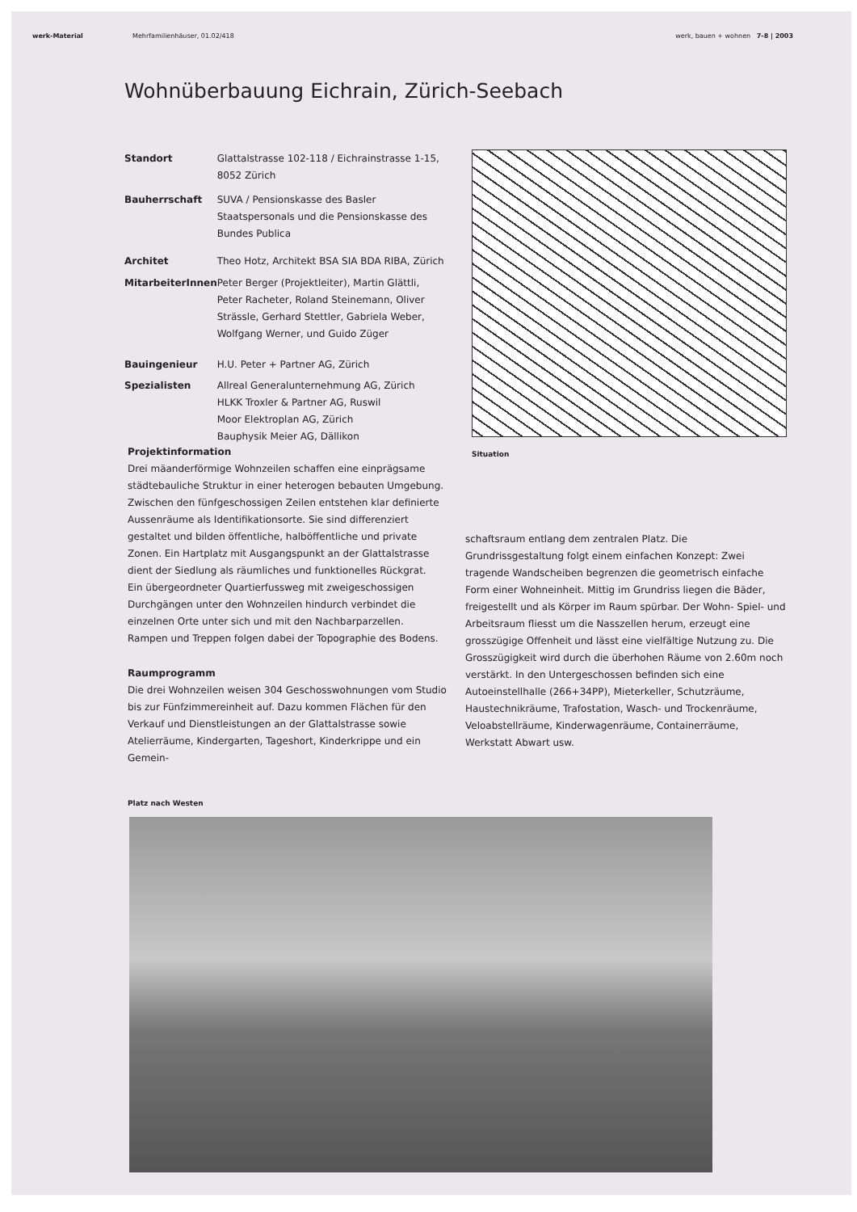werk-Material Mehrfamilienhäuser, 01.02/418 werk, bauen + wohnen 7-8 | 2003
Wohnüberbauung Eichrain, Zürich-Seebach
| Standort | Glattalstrasse 102-118 / Eichrainstrasse 1-15, 8052 Zürich |
| Bauherrschaft | SUVA / Pensionskasse des Basler Staatspersonals und die Pensionskasse des Bundes Publica |
| Architet | Theo Hotz, Architekt BSA SIA BDA RIBA, Zürich |
| MitarbeiterInnen | Peter Berger (Projektleiter), Martin Glättli, Peter Racheter, Roland Steinemann, Oliver Strässle, Gerhard Stettler, Gabriela Weber, Wolfgang Werner, und Guido Züger |
| Bauingenieur | H.U. Peter + Partner AG, Zürich |
| Spezialisten | Allreal Generalunternehmung AG, Zürich HLKK Troxler & Partner AG, Ruswil Moor Elektroplan AG, Zürich Bauphysik Meier AG, Dällikon |
Situation
Projektinformation
Drei mäanderförmige Wohnzeilen schaffen eine einprägsame städtebauliche Struktur in einer heterogen bebauten Umgebung. Zwischen den fünfgeschossigen Zeilen entstehen klar definierte Aussenräume als Identifikationsorte. Sie sind differenziert gestaltet und bilden öffentliche, halböffentliche und private Zonen. Ein Hartplatz mit Ausgangspunkt an der Glattalstrasse dient der Siedlung als räumliches und funktionelles Rückgrat.
Ein übergeordneter Quartierfussweg mit zweigeschossigen Durchgängen unter den Wohnzeilen hindurch verbindet die einzelnen Orte unter sich und mit den Nachbarparzellen. Rampen und Treppen folgen dabei der Topographie des Bodens.
Raumprogramm
Die drei Wohnzeilen weisen 304 Geschosswohnungen vom Studio bis zur Fünfzimmereinheit auf. Dazu kommen Flächen für den Verkauf und Dienstleistungen an der Glattalstrasse sowie Atelierräume, Kindergarten, Tageshort, Kinderkrippe und ein Gemein-
schaftsraum entlang dem zentralen Platz. Die Grundrissgestaltung folgt einem einfachen Konzept: Zwei tragende Wandscheiben begrenzen die geometrisch einfache Form einer Wohneinheit. Mittig im Grundriss liegen die Bäder, freigestellt und als Körper im Raum spürbar. Der Wohn- Spiel- und Arbeitsraum fliesst um die Nasszellen herum, erzeugt eine grosszügige Offenheit und lässt eine vielfältige Nutzung zu. Die Grosszügigkeit wird durch die überhohen Räume von 2.60m noch verstärkt. In den Untergeschossen befinden sich eine Autoeinstellhalle (266+34PP), Mieterkeller, Schutzräume, Haustechnikräume, Trafostation, Wasch- und Trockenräume, Veloabstellräume, Kinderwagenräume, Containerräume, Werkstatt Abwart usw.
Platz nach Westen